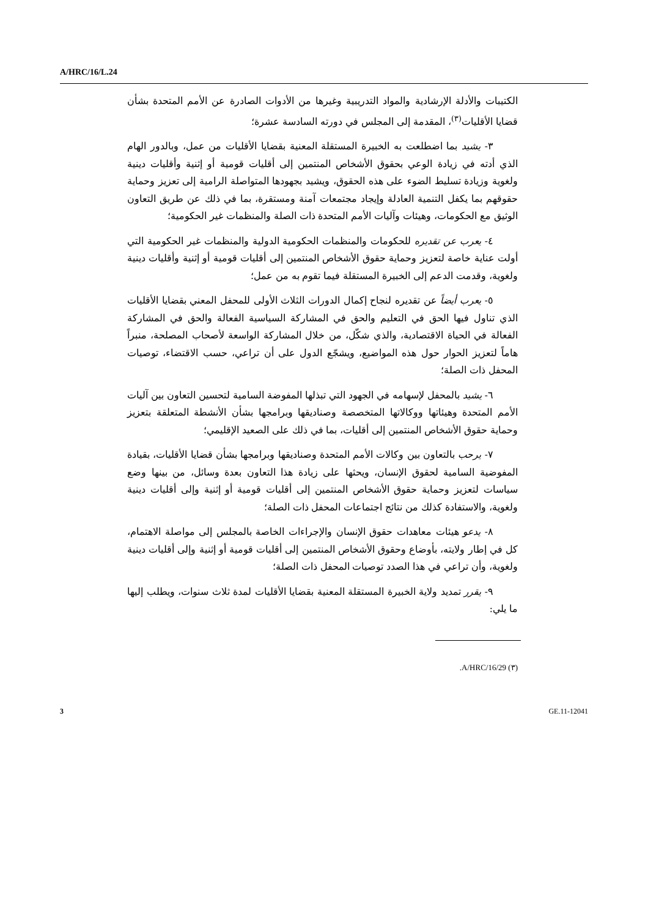A/HRC/16/L.24
الكتيبات والأدلة الإرشادية والمواد التدريبية وغيرها من الأدوات الصادرة عن الأمم المتحدة بشأن قضايا الأقليات<sup>(٣)</sup>، المقدمة إلى المجلس في دورته السادسة عشرة؛
٣- يشيد بما اضطلعت به الخبيرة المستقلة المعنية بقضايا الأقليات من عمل، وبالدور الهام الذي أدته في زيادة الوعي بحقوق الأشخاص المنتمين إلى أقليات قومية أو إثنية وأقليات دينية ولغوية وزيادة تسليط الضوء على هذه الحقوق، ويشيد بجهودها المتواصلة الرامية إلى تعزيز وحماية حقوقهم بما يكفل التنمية العادلة وإيجاد مجتمعات آمنة ومستقرة، بما في ذلك عن طريق التعاون الوثيق مع الحكومات، وهيئات وآليات الأمم المتحدة ذات الصلة والمنظمات غير الحكومية؛
٤- يعرب عن تقديره للحكومات والمنظمات الحكومية الدولية والمنظمات غير الحكومية التي أولت عناية خاصة لتعزيز وحماية حقوق الأشخاص المنتمين إلى أقليات قومية أو إثنية وأقليات دينية ولغوية، وقدمت الدعم إلى الخبيرة المستقلة فيما تقوم به من عمل؛
٥- يعرب أيضاً عن تقديره لنجاح إكمال الدورات الثلاث الأولى للمحفل المعني بقضايا الأقليات الذي تناول فيها الحق في التعليم والحق في المشاركة السياسية الفعالة والحق في المشاركة الفعالة في الحياة الاقتصادية، والذي شكّل، من خلال المشاركة الواسعة لأصحاب المصلحة، منبراً هاماً لتعزيز الحوار حول هذه المواضيع، ويشجّع الدول على أن تراعي، حسب الاقتضاء، توصيات المحفل ذات الصلة؛
٦- يشيد بالمحفل لإسهامه في الجهود التي تبذلها المفوضة السامية لتحسين التعاون بين آليات الأمم المتحدة وهيئاتها ووكالاتها المتخصصة وصناديقها وبرامجها بشأن الأنشطة المتعلقة بتعزيز وحماية حقوق الأشخاص المنتمين إلى أقليات، بما في ذلك على الصعيد الإقليمي؛
٧- يرحب بالتعاون بين وكالات الأمم المتحدة وصناديقها وبرامجها بشأن قضايا الأقليات، بقيادة المفوضية السامية لحقوق الإنسان، ويحثها على زيادة هذا التعاون بعدة وسائل، من بينها وضع سياسات لتعزيز وحماية حقوق الأشخاص المنتمين إلى أقليات قومية أو إثنية وإلى أقليات دينية ولغوية، والاستفادة كذلك من نتائج اجتماعات المحفل ذات الصلة؛
٨- يدعو هيئات معاهدات حقوق الإنسان والإجراءات الخاصة بالمجلس إلى مواصلة الاهتمام، كل في إطار ولايته، بأوضاع وحقوق الأشخاص المنتمين إلى أقليات قومية أو إثنية وإلى أقليات دينية ولغوية، وأن تراعي في هذا الصدد توصيات المحفل ذات الصلة؛
٩- يقرر تمديد ولاية الخبيرة المستقلة المعنية بقضايا الأقليات لمدة ثلاث سنوات، ويطلب إليها ما يلي:
(٣) A/HRC/16/29.
3 GE.11-12041